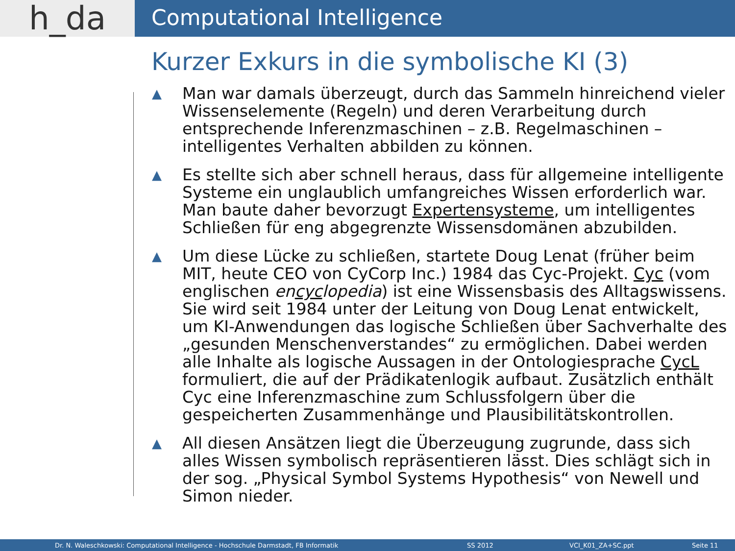h_da
Computational Intelligence
Kurzer Exkurs in die symbolische KI (3)
▲ Man war damals überzeugt, durch das Sammeln hinreichend vieler Wissenselemente (Regeln) und deren Verarbeitung durch entsprechende Inferenzmaschinen – z.B. Regelmaschinen – intelligentes Verhalten abbilden zu können.
▲ Es stellte sich aber schnell heraus, dass für allgemeine intelligente Systeme ein unglaublich umfangreiches Wissen erforderlich war. Man baute daher bevorzugt Expertensysteme, um intelligentes Schließen für eng abgegrenzte Wissensdomänen abzubilden.
▲ Um diese Lücke zu schließen, startete Doug Lenat (früher beim MIT, heute CEO von CyCorp Inc.) 1984 das Cyc-Projekt. Cyc (vom englischen encyclopedia) ist eine Wissensbasis des Alltagswissens. Sie wird seit 1984 unter der Leitung von Doug Lenat entwickelt, um KI-Anwendungen das logische Schließen über Sachverhalte des „gesunden Menschenverstandes“ zu ermöglichen. Dabei werden alle Inhalte als logische Aussagen in der Ontologiesprache CycL formuliert, die auf der Prädikatenlogik aufbaut. Zusätzlich enthält Cyc eine Inferenzmaschine zum Schlussfolgern über die gespeicherten Zusammenhänge und Plausibilitätskontrollen.
▲ All diesen Ansätzen liegt die Überzeugung zugrunde, dass sich alles Wissen symbolisch repräsentieren lässt. Dies schlägt sich in der sog. „Physical Symbol Systems Hypothesis“ von Newell und Simon nieder.
Dr. N. Waleschkowski: Computational Intelligence - Hochschule Darmstadt, FB Informatik SS 2012 VCI_K01_ZA+SC.ppt Seite 11